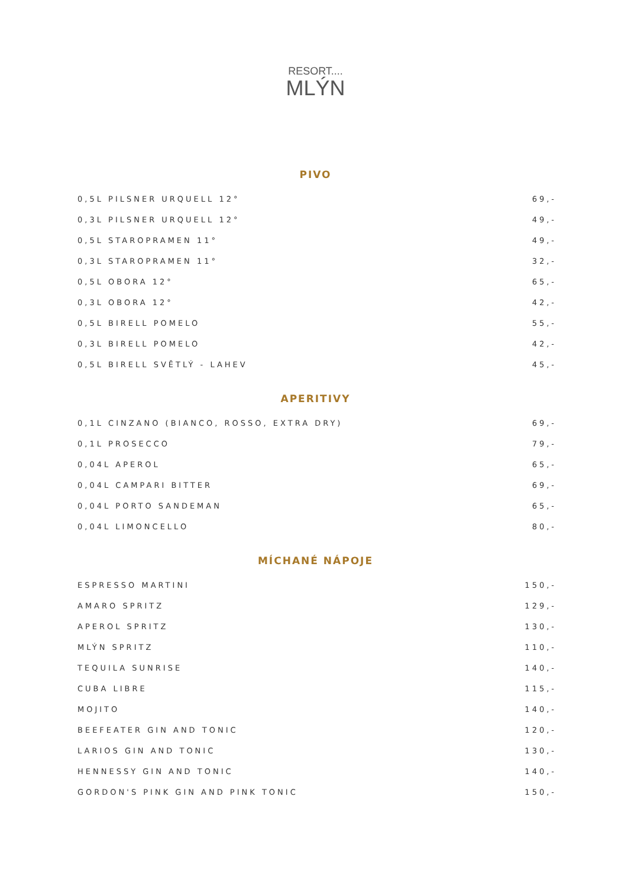RESORT....
MLÝN
PIVO
| 0,5L PILSNER URQUELL 12° | 69,- |
| 0,3L PILSNER URQUELL 12° | 49,- |
| 0,5L STAROPRAMEN 11° | 49,- |
| 0,3L STAROPRAMEN 11° | 32,- |
| 0,5L OBORA 12° | 65,- |
| 0,3L OBORA 12° | 42,- |
| 0,5L BIRELL POMELO | 55,- |
| 0,3L BIRELL POMELO | 42,- |
| 0,5L BIRELL SVĚTLÝ - LAHEV | 45,- |
APERITIVY
| 0,1L CINZANO (BIANCO, ROSSO, EXTRA DRY) | 69,- |
| 0,1L PROSECCO | 79,- |
| 0,04L APEROL | 65,- |
| 0,04L CAMPARI BITTER | 69,- |
| 0,04L PORTO SANDEMAN | 65,- |
| 0,04L LIMONCELLO | 80,- |
MÍCHANÉ NÁPOJE
| ESPRESSO MARTINI | 150,- |
| AMARO SPRITZ | 129,- |
| APEROL SPRITZ | 130,- |
| MLÝN SPRITZ | 110,- |
| TEQUILA SUNRISE | 140,- |
| CUBA LIBRE | 115,- |
| MOJITO | 140,- |
| BEEFEATER GIN AND TONIC | 120,- |
| LARIOS GIN AND TONIC | 130,- |
| HENNESSY GIN AND TONIC | 140,- |
| GORDON'S PINK GIN AND PINK TONIC | 150,- |